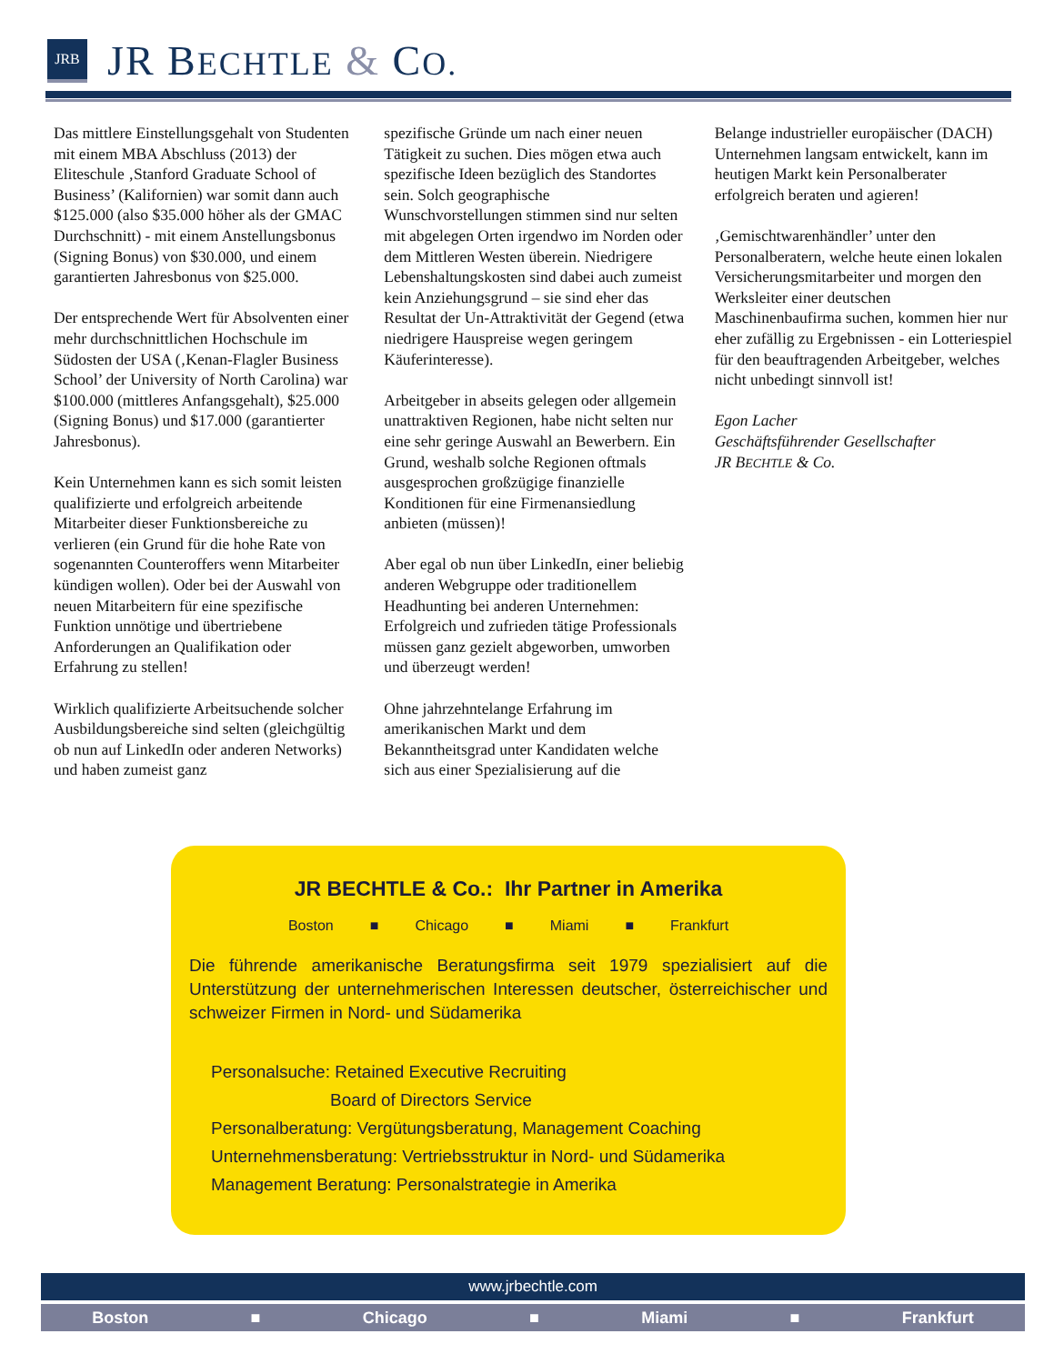JRB
JR BECHTLE & CO.
Das mittlere Einstellungsgehalt von Studenten mit einem MBA Abschluss (2013) der Eliteschule ‚Stanford Graduate School of Business’ (Kalifornien) war somit dann auch $125.000 (also $35.000 höher als der GMAC Durchschnitt) - mit einem Anstellungsbonus (Signing Bonus) von $30.000, und einem garantierten Jahresbonus von $25.000.
Der entsprechende Wert für Absolventen einer mehr durchschnittlichen Hochschule im Südosten der USA (‚Kenan-Flagler Business School’ der University of North Carolina) war $100.000 (mittleres Anfangsgehalt), $25.000 (Signing Bonus) und $17.000 (garantierter Jahresbonus).
Kein Unternehmen kann es sich somit leisten qualifizierte und erfolgreich arbeitende Mitarbeiter dieser Funktionsbereiche zu verlieren (ein Grund für die hohe Rate von sogenannten Counteroffers wenn Mitarbeiter kündigen wollen). Oder bei der Auswahl von neuen Mitarbeitern für eine spezifische Funktion unnötige und übertriebene Anforderungen an Qualifikation oder Erfahrung zu stellen!
Wirklich qualifizierte Arbeitsuchende solcher Ausbildungsbereiche sind selten (gleichgültig ob nun auf LinkedIn oder anderen Networks) und haben zumeist ganz
spezifische Gründe um nach einer neuen Tätigkeit zu suchen. Dies mögen etwa auch spezifische Ideen bezüglich des Standortes sein. Solch geographische Wunschvorstellungen stimmen sind nur selten mit abgelegen Orten irgendwo im Norden oder dem Mittleren Westen überein. Niedrigere Lebenshaltungskosten sind dabei auch zumeist kein Anziehungsgrund – sie sind eher das Resultat der Un-Attraktivität der Gegend (etwa niedrigere Hauspreise wegen geringem Käuferinteresse).
Arbeitgeber in abseits gelegen oder allgemein unattraktiven Regionen, habe nicht selten nur eine sehr geringe Auswahl an Bewerbern. Ein Grund, weshalb solche Regionen oftmals ausgesprochen großzügige finanzielle Konditionen für eine Firmenansiedlung anbieten (müssen)!
Aber egal ob nun über LinkedIn, einer beliebig anderen Webgruppe oder traditionellem Headhunting bei anderen Unternehmen: Erfolgreich und zufrieden tätige Professionals müssen ganz gezielt abgeworben, umworben und überzeugt werden!
Ohne jahrzehntelange Erfahrung im amerikanischen Markt und dem Bekanntheitsgrad unter Kandidaten welche sich aus einer Spezialisierung auf die
Belange industrieller europäischer (DACH) Unternehmen langsam entwickelt, kann im heutigen Markt kein Personalberater erfolgreich beraten und agieren!
‚Gemischtwarenhändler’ unter den Personalberatern, welche heute einen lokalen Versicherungsmitarbeiter und morgen den Werksleiter einer deutschen Maschinenbaufirma suchen, kommen hier nur eher zufällig zu Ergebnissen - ein Lotteriespiel für den beauftragenden Arbeitgeber, welches nicht unbedingt sinnvoll ist!
Egon Lacher
Geschäftsführender Gesellschafter
JR BECHTLE & Co.
JR BECHTLE & Co.: Ihr Partner in Amerika
Boston ■ Chicago ■ Miami ■ Frankfurt
Die führende amerikanische Beratungsfirma seit 1979 spezialisiert auf die Unterstützung der unternehmerischen Interessen deutscher, österreichischer und schweizer Firmen in Nord- und Südamerika
Personalsuche: Retained Executive Recruiting
Board of Directors Service
Personalberatung: Vergütungsberatung, Management Coaching
Unternehmensberatung: Vertriebsstruktur in Nord- und Südamerika
Management Beratung: Personalstrategie in Amerika
www.jrbechtle.com
Boston ■ Chicago ■ Miami ■ Frankfurt